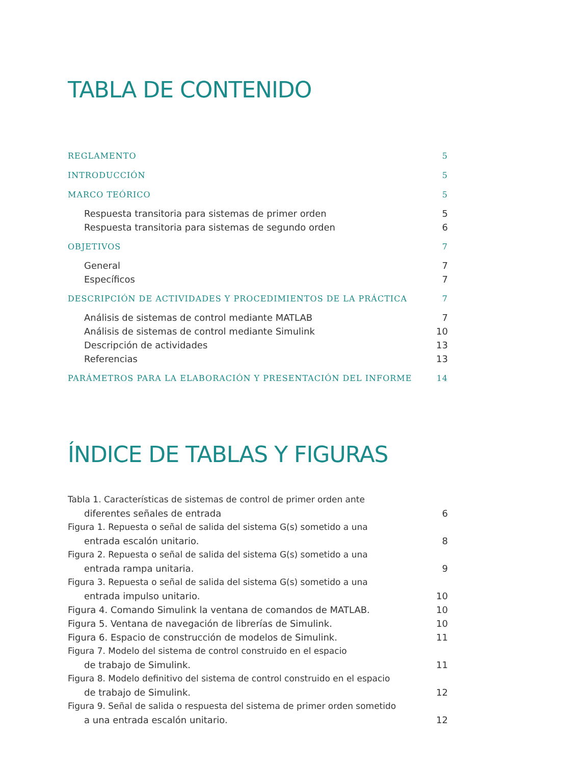TABLA DE CONTENIDO
REGLAMENTO 5
INTRODUCCIÓN 5
MARCO TEÓRICO 5
Respuesta transitoria para sistemas de primer orden 5
Respuesta transitoria para sistemas de segundo orden 6
OBJETIVOS 7
General 7
Específicos 7
DESCRIPCIÓN DE ACTIVIDADES Y PROCEDIMIENTOS DE LA PRÁCTICA 7
Análisis de sistemas de control mediante MATLAB 7
Análisis de sistemas de control mediante Simulink 10
Descripción de actividades 13
Referencias 13
PARÁMETROS PARA LA ELABORACIÓN Y PRESENTACIÓN DEL INFORME 14
ÍNDICE DE TABLAS Y FIGURAS
Tabla 1. Características de sistemas de control de primer orden ante
diferentes señales de entrada 6
Figura 1. Repuesta o señal de salida del sistema G(s) sometido a una
entrada escalón unitario. 8
Figura 2. Repuesta o señal de salida del sistema G(s) sometido a una
entrada rampa unitaria. 9
Figura 3. Repuesta o señal de salida del sistema G(s) sometido a una
entrada impulso unitario. 10
Figura 4. Comando Simulink la ventana de comandos de MATLAB. 10
Figura 5. Ventana de navegación de librerías de Simulink. 10
Figura 6. Espacio de construcción de modelos de Simulink. 11
Figura 7. Modelo del sistema de control construido en el espacio
de trabajo de Simulink. 11
Figura 8. Modelo definitivo del sistema de control construido en el espacio
de trabajo de Simulink. 12
Figura 9. Señal de salida o respuesta del sistema de primer orden sometido
a una entrada escalón unitario. 12